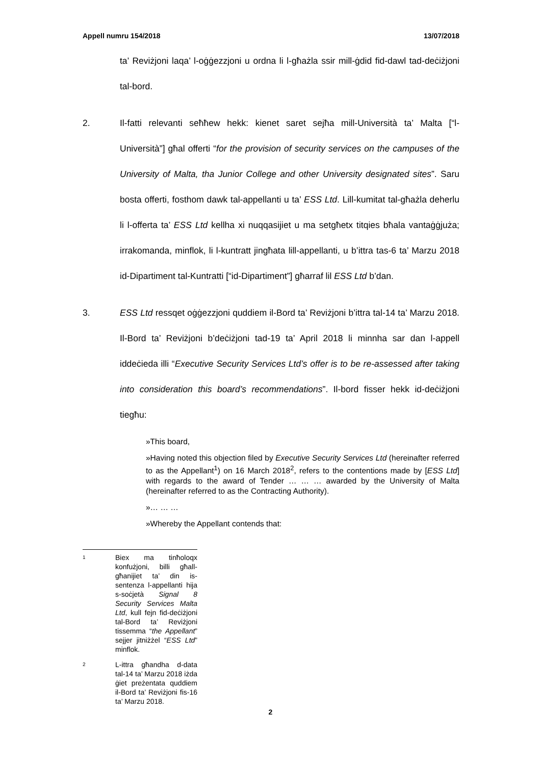Appell numru 154/2018 13/07/2018
ta’ Reviżjoni laqa’ l-oġġezzjoni u ordna li l-għażla ssir mill-ġdid fid-dawl tad-deċiżjoni tal-bord.
2. Il-fatti relevanti seħħew hekk: kienet saret sejħa mill-Università ta’ Malta [“l-Università”] għal offerti “for the provision of security services on the campuses of the University of Malta, tha Junior College and other University designated sites”. Saru bosta offerti, fosthom dawk tal-appellanti u ta’ ESS Ltd. Lill-kumitat tal-għażla deherlu li l-offerta ta’ ESS Ltd kellha xi nuqqasijiet u ma setgħetx titqies bħala vantaġġjuża; irrakomanda, minflok, li l-kuntratt jingħata lill-appellanti, u b’ittra tas-6 ta’ Marzu 2018 id-Dipartiment tal-Kuntratti [“id-Dipartiment”] għarraf lil ESS Ltd b’dan.
3. ESS Ltd ressqet oġġezzjoni quddiem il-Bord ta’ Reviżjoni b’ittra tal-14 ta’ Marzu 2018. Il-Bord ta’ Reviżjoni b’deċiżjoni tad-19 ta’ April 2018 li minnha sar dan l-appell iddeċieda illi “Executive Security Services Ltd’s offer is to be re-assessed after taking into consideration this board’s recommendations”. Il-bord fisser hekk id-deċiżjoni tiegħu:
»This board,
»Having noted this objection filed by Executive Security Services Ltd (hereinafter referred to as the Appellant<sup>1</sup>) on 16 March 2018<sup>2</sup>, refers to the contentions made by [ESS Ltd] with regards to the award of Tender … … … awarded by the University of Malta (hereinafter referred to as the Contracting Authority).
»… … …
»Whereby the Appellant contends that:
1
Biex ma tinħoloqx konfużjoni, billi għall-għanijiet ta’ din is-sentenza l-appellanti hija s-soċjetà Signal 8 Security Services Malta Ltd, kull fejn fid-deċiżjoni tal-Bord ta’ Reviżjoni tissemma “the Appellant” sejjer jitniżżel “ESS Ltd” minflok.
2
L-ittra għandha d-data tal-14 ta’ Marzu 2018 iżda ġiet preżentata quddiem il-Bord ta’ Reviżjoni fis-16 ta’ Marzu 2018.
2